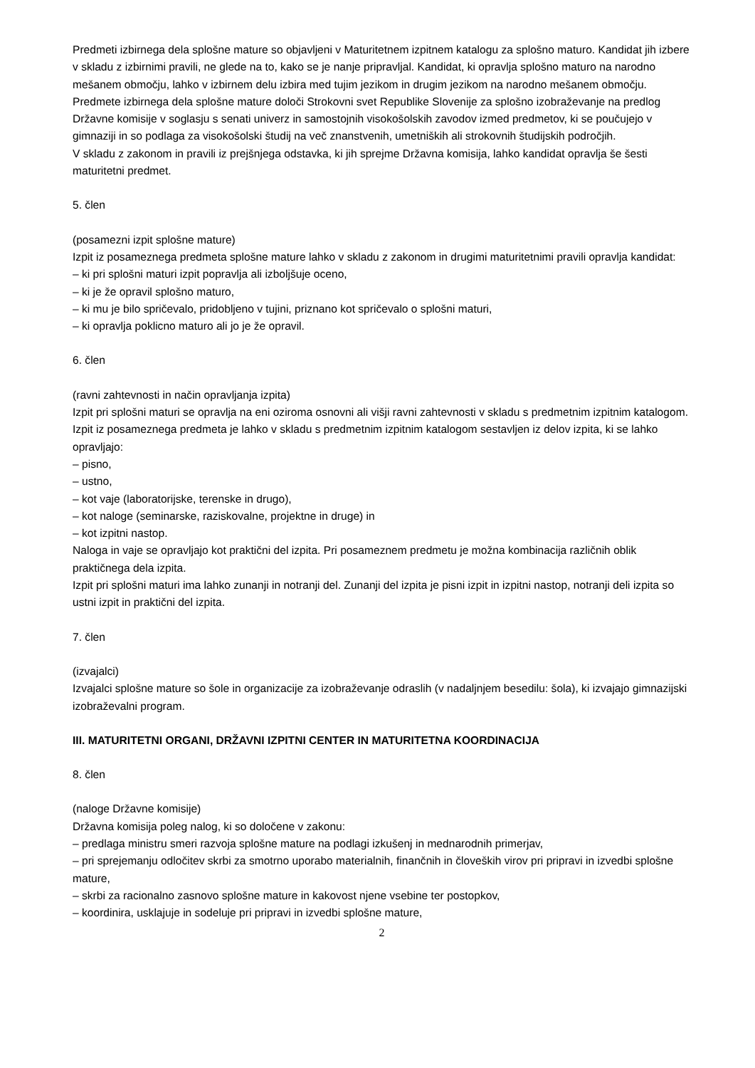Predmeti izbirnega dela splošne mature so objavljeni v Maturitetnem izpitnem katalogu za splošno maturo. Kandidat jih izbere v skladu z izbirnimi pravili, ne glede na to, kako se je nanje pripravljal. Kandidat, ki opravlja splošno maturo na narodno mešanem območju, lahko v izbirnem delu izbira med tujim jezikom in drugim jezikom na narodno mešanem območju.
Predmete izbirnega dela splošne mature določi Strokovni svet Republike Slovenije za splošno izobraževanje na predlog Državne komisije v soglasju s senati univerz in samostojnih visokošolskih zavodov izmed predmetov, ki se poučujejo v gimnaziji in so podlaga za visokošolski študij na več znanstvenih, umetniških ali strokovnih študijskih področjih.
V skladu z zakonom in pravili iz prejšnjega odstavka, ki jih sprejme Državna komisija, lahko kandidat opravlja še šesti maturitetni predmet.
5. člen
(posamezni izpit splošne mature)
Izpit iz posameznega predmeta splošne mature lahko v skladu z zakonom in drugimi maturitetnimi pravili opravlja kandidat:
– ki pri splošni maturi izpit popravlja ali izboljšuje oceno,
– ki je že opravil splošno maturo,
– ki mu je bilo spričevalo, pridobljeno v tujini, priznano kot spričevalo o splošni maturi,
– ki opravlja poklicno maturo ali jo je že opravil.
6. člen
(ravni zahtevnosti in način opravljanja izpita)
Izpit pri splošni maturi se opravlja na eni oziroma osnovni ali višji ravni zahtevnosti v skladu s predmetnim izpitnim katalogom.
Izpit iz posameznega predmeta je lahko v skladu s predmetnim izpitnim katalogom sestavljen iz delov izpita, ki se lahko opravljajo:
– pisno,
– ustno,
– kot vaje (laboratorijske, terenske in drugo),
– kot naloge (seminarske, raziskovalne, projektne in druge) in
– kot izpitni nastop.
Naloga in vaje se opravljajo kot praktični del izpita. Pri posameznem predmetu je možna kombinacija različnih oblik praktičnega dela izpita.
Izpit pri splošni maturi ima lahko zunanji in notranji del. Zunanji del izpita je pisni izpit in izpitni nastop, notranji deli izpita so ustni izpit in praktični del izpita.
7. člen
(izvajalci)
Izvajalci splošne mature so šole in organizacije za izobraževanje odraslih (v nadaljnjem besedilu: šola), ki izvajajo gimnazijski izobraževalni program.
III. MATURITETNI ORGANI, DRŽAVNI IZPITNI CENTER IN MATURITETNA KOORDINACIJA
8. člen
(naloge Državne komisije)
Državna komisija poleg nalog, ki so določene v zakonu:
– predlaga ministru smeri razvoja splošne mature na podlagi izkušenj in mednarodnih primerjav,
– pri sprejemanju odločitev skrbi za smotrno uporabo materialnih, finančnih in človeških virov pri pripravi in izvedbi splošne mature,
– skrbi za racionalno zasnovo splošne mature in kakovost njene vsebine ter postopkov,
– koordinira, usklajuje in sodeluje pri pripravi in izvedbi splošne mature,
2